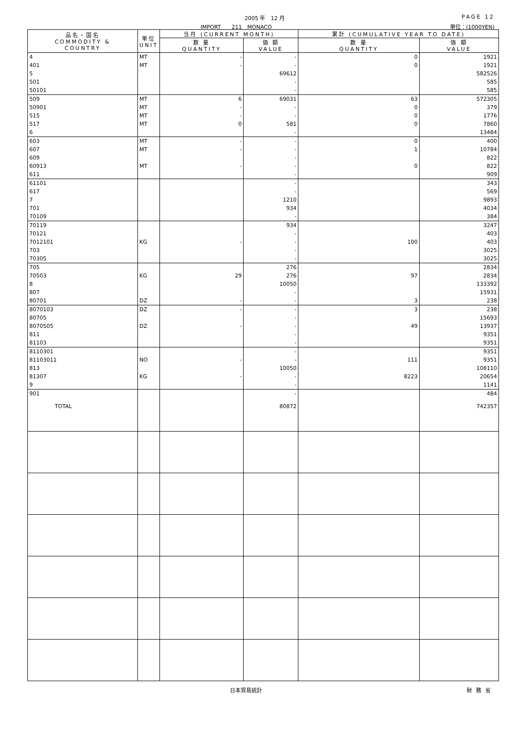2005 年　12 月 PAGE 12
IMPORT　　211　MONACO 単位：(1000YEN)
| 品名・国名 COMMODITY & COUNTRY | 単位 UNIT | 当月 (CURRENT MONTH) | | 累計 (CUMULATIVE YEAR TO DATE) | |
| --- | --- | --- | --- | --- | --- |
| | | 数 量 QUANTITY | 価 額 VALUE | 数 量 QUANTITY | 価 額 VALUE |
| 4 | MT | - | - | 0 | 1921 |
| 401 | MT | - | - | 0 | 1921 |
| 5 | | | 69612 | | 582526 |
| 501 | | | - | | 585 |
| 50101 | | | - | | 585 |
| 509 | MT | 6 | 69031 | 63 | 572305 |
| 50901 | MT | - | - | 0 | 379 |
| 515 | MT | - | - | 0 | 1776 |
| 517 | MT | 0 | 581 | 0 | 7860 |
| 6 | | | - | | 13484 |
| 603 | MT | - | - | 0 | 400 |
| 607 | MT | - | - | 1 | 10784 |
| 609 | | | - | | 822 |
| 60913 | MT | - | - | 0 | 822 |
| 611 | | | - | | 909 |
| 61101 | | | - | | 343 |
| 617 | | | - | | 569 |
| 7 | | | 1210 | | 9893 |
| 701 | | | 934 | | 4034 |
| 70109 | | | - | | 384 |
| 70119 | | | 934 | | 3247 |
| 70121 | | | - | | 403 |
| 7012101 | KG | - | - | 100 | 403 |
| 703 | | | - | | 3025 |
| 70305 | | | - | | 3025 |
| 705 | | | 276 | | 2834 |
| 70503 | KG | 29 | 276 | 97 | 2834 |
| 8 | | | 10050 | | 133392 |
| 807 | | | - | | 15931 |
| 80701 | DZ | - | - | 3 | 238 |
| 8070103 | DZ | - | - | 3 | 238 |
| 80705 | | | - | | 15693 |
| 8070505 | DZ | - | - | 49 | 13937 |
| 811 | | | - | | 9351 |
| 81103 | | | - | | 9351 |
| 8110301 | | | - | | 9351 |
| 81103011 | NO | - | - | 111 | 9351 |
| 813 | | | 10050 | | 108110 |
| 81307 | KG | - | - | 8223 | 20654 |
| 9 | | | - | | 1141 |
| 901 | | | - | | 484 |
| TOTAL | | | 80872 | | 742357 |
日本貿易統計 財務省